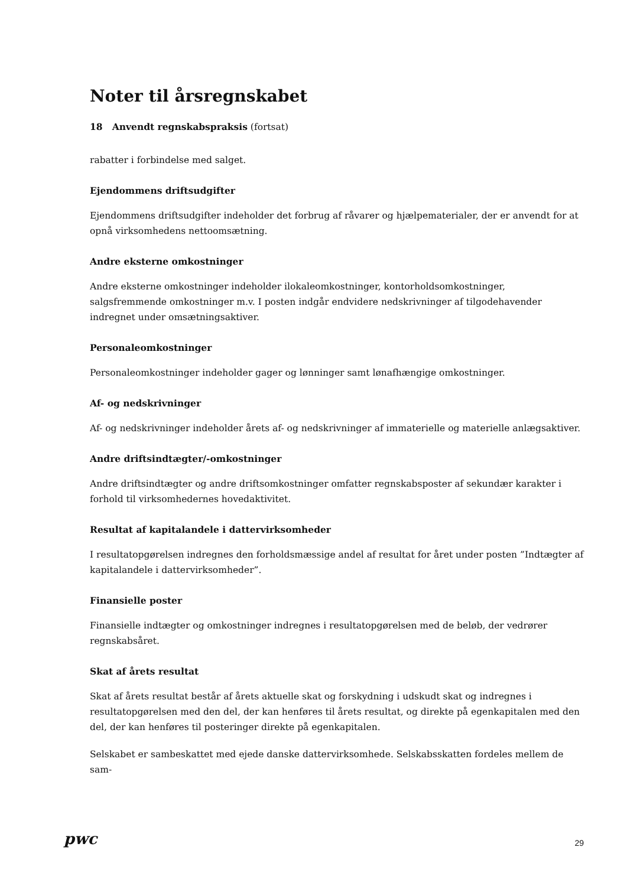Noter til årsregnskabet
18 Anvendt regnskabspraksis (fortsat)
rabatter i forbindelse med salget.
Ejendommens driftsudgifter
Ejendommens driftsudgifter indeholder det forbrug af råvarer og hjælpematerialer, der er anvendt for at opnå virksomhedens nettoomsætning.
Andre eksterne omkostninger
Andre eksterne omkostninger indeholder ilokaleomkostninger, kontorholdsomkostninger,
salgsfremmende omkostninger m.v. I posten indgår endvidere nedskrivninger af tilgodehavender
indregnet under omsætningsaktiver.
Personaleomkostninger
Personaleomkostninger indeholder gager og lønninger samt lønafhængige omkostninger.
Af- og nedskrivninger
Af- og nedskrivninger indeholder årets af- og nedskrivninger af immaterielle og materielle anlægsaktiver.
Andre driftsindtægter/-omkostninger
Andre driftsindtægter og andre driftsomkostninger omfatter regnskabsposter af sekundær karakter i forhold til virksomhedernes hovedaktivitet.
Resultat af kapitalandele i dattervirksomheder
I resultatopgørelsen indregnes den forholdsmæssige andel af resultat for året under posten ”Indtægter af kapitalandele i dattervirksomheder”.
Finansielle poster
Finansielle indtægter og omkostninger indregnes i resultatopgørelsen med de beløb, der vedrører regnskabsåret.
Skat af årets resultat
Skat af årets resultat består af årets aktuelle skat og forskydning i udskudt skat og indregnes i resultatopgørelsen med den del, der kan henføres til årets resultat, og direkte på egenkapitalen med den del, der kan henføres til posteringer direkte på egenkapitalen.
Selskabet er sambeskattet med ejede danske dattervirksomhede. Selskabsskatten fordeles mellem de sam-
pwc
29